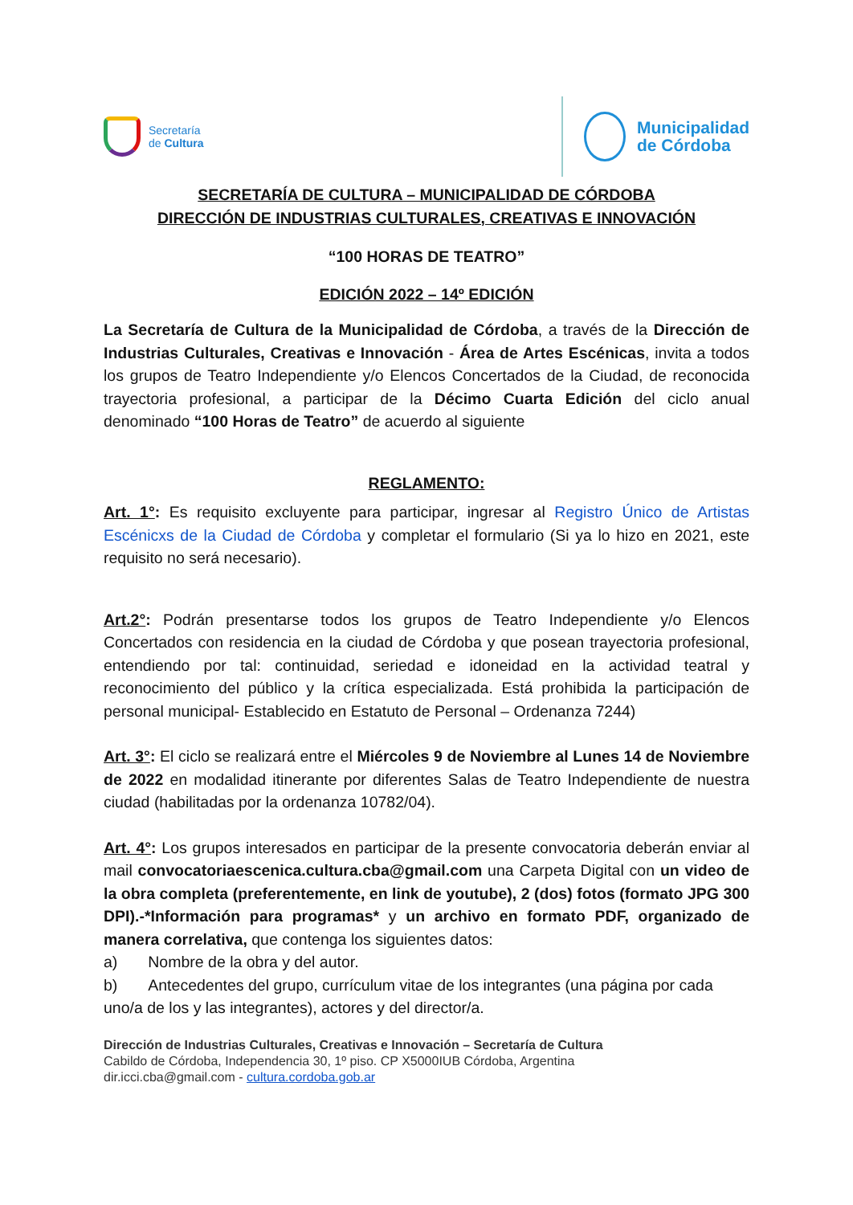Secretaría
de Cultura
Municipalidad
de Córdoba
SECRETARÍA DE CULTURA – MUNICIPALIDAD DE CÓRDOBA
DIRECCIÓN DE INDUSTRIAS CULTURALES, CREATIVAS E INNOVACIÓN
“100 HORAS DE TEATRO”
EDICIÓN 2022 – 14º EDICIÓN
La Secretaría de Cultura de la Municipalidad de Córdoba, a través de la Dirección de Industrias Culturales, Creativas e Innovación - Área de Artes Escénicas, invita a todos los grupos de Teatro Independiente y/o Elencos Concertados de la Ciudad, de reconocida trayectoria profesional, a participar de la Décimo Cuarta Edición del ciclo anual denominado “100 Horas de Teatro” de acuerdo al siguiente
REGLAMENTO:
Art. 1°: Es requisito excluyente para participar, ingresar al Registro Único de Artistas Escénicxs de la Ciudad de Córdoba y completar el formulario (Si ya lo hizo en 2021, este requisito no será necesario).
Art.2°: Podrán presentarse todos los grupos de Teatro Independiente y/o Elencos Concertados con residencia en la ciudad de Córdoba y que posean trayectoria profesional, entendiendo por tal: continuidad, seriedad e idoneidad en la actividad teatral y reconocimiento del público y la crítica especializada. Está prohibida la participación de personal municipal- Establecido en Estatuto de Personal – Ordenanza 7244)
Art. 3°: El ciclo se realizará entre el Miércoles 9 de Noviembre al Lunes 14 de Noviembre de 2022 en modalidad itinerante por diferentes Salas de Teatro Independiente de nuestra ciudad (habilitadas por la ordenanza 10782/04).
Art. 4°: Los grupos interesados en participar de la presente convocatoria deberán enviar al mail convocatoriaescenica.cultura.cba@gmail.com una Carpeta Digital con un video de la obra completa (preferentemente, en link de youtube), 2 (dos) fotos (formato JPG 300 DPI).-*Información para programas* y un archivo en formato PDF, organizado de manera correlativa, que contenga los siguientes datos:
a) Nombre de la obra y del autor.
b) Antecedentes del grupo, currículum vitae de los integrantes (una página por cada uno/a de los y las integrantes), actores y del director/a.
Dirección de Industrias Culturales, Creativas e Innovación – Secretaría de Cultura
Cabildo de Córdoba, Independencia 30, 1º piso. CP X5000IUB Córdoba, Argentina
dir.icci.cba@gmail.com - cultura.cordoba.gob.ar